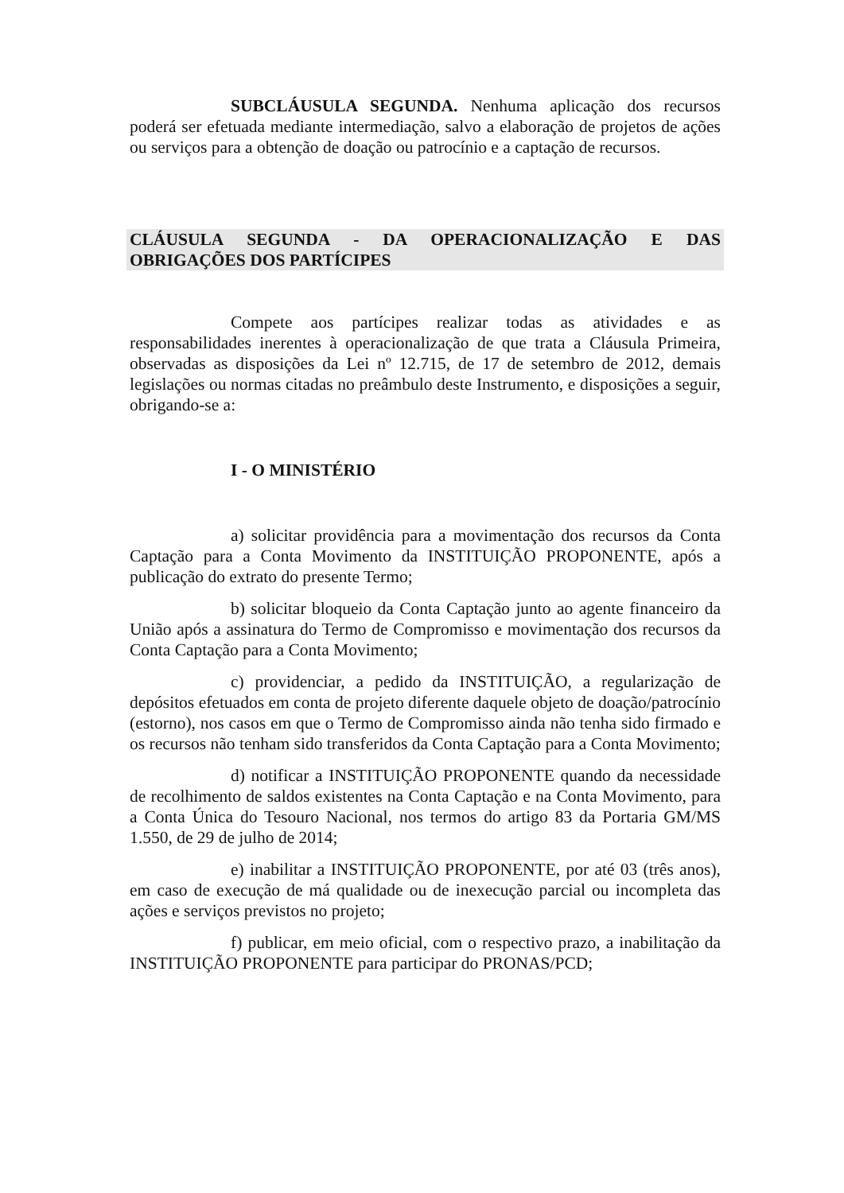SUBCLÁUSULA SEGUNDA. Nenhuma aplicação dos recursos poderá ser efetuada mediante intermediação, salvo a elaboração de projetos de ações ou serviços para a obtenção de doação ou patrocínio e a captação de recursos.
CLÁUSULA SEGUNDA - DA OPERACIONALIZAÇÃO E DAS OBRIGAÇÕES DOS PARTÍCIPES
Compete aos partícipes realizar todas as atividades e as responsabilidades inerentes à operacionalização de que trata a Cláusula Primeira, observadas as disposições da Lei nº 12.715, de 17 de setembro de 2012, demais legislações ou normas citadas no preâmbulo deste Instrumento, e disposições a seguir, obrigando-se a:
I - O MINISTÉRIO
a) solicitar providência para a movimentação dos recursos da Conta Captação para a Conta Movimento da INSTITUIÇÃO PROPONENTE, após a publicação do extrato do presente Termo;
b) solicitar bloqueio da Conta Captação junto ao agente financeiro da União após a assinatura do Termo de Compromisso e movimentação dos recursos da Conta Captação para a Conta Movimento;
c) providenciar, a pedido da INSTITUIÇÃO, a regularização de depósitos efetuados em conta de projeto diferente daquele objeto de doação/patrocínio (estorno), nos casos em que o Termo de Compromisso ainda não tenha sido firmado e os recursos não tenham sido transferidos da Conta Captação para a Conta Movimento;
d) notificar a INSTITUIÇÃO PROPONENTE quando da necessidade de recolhimento de saldos existentes na Conta Captação e na Conta Movimento, para a Conta Única do Tesouro Nacional, nos termos do artigo 83 da Portaria GM/MS 1.550, de 29 de julho de 2014;
e) inabilitar a INSTITUIÇÃO PROPONENTE, por até 03 (três anos), em caso de execução de má qualidade ou de inexecução parcial ou incompleta das ações e serviços previstos no projeto;
f) publicar, em meio oficial, com o respectivo prazo, a inabilitação da INSTITUIÇÃO PROPONENTE para participar do PRONAS/PCD;